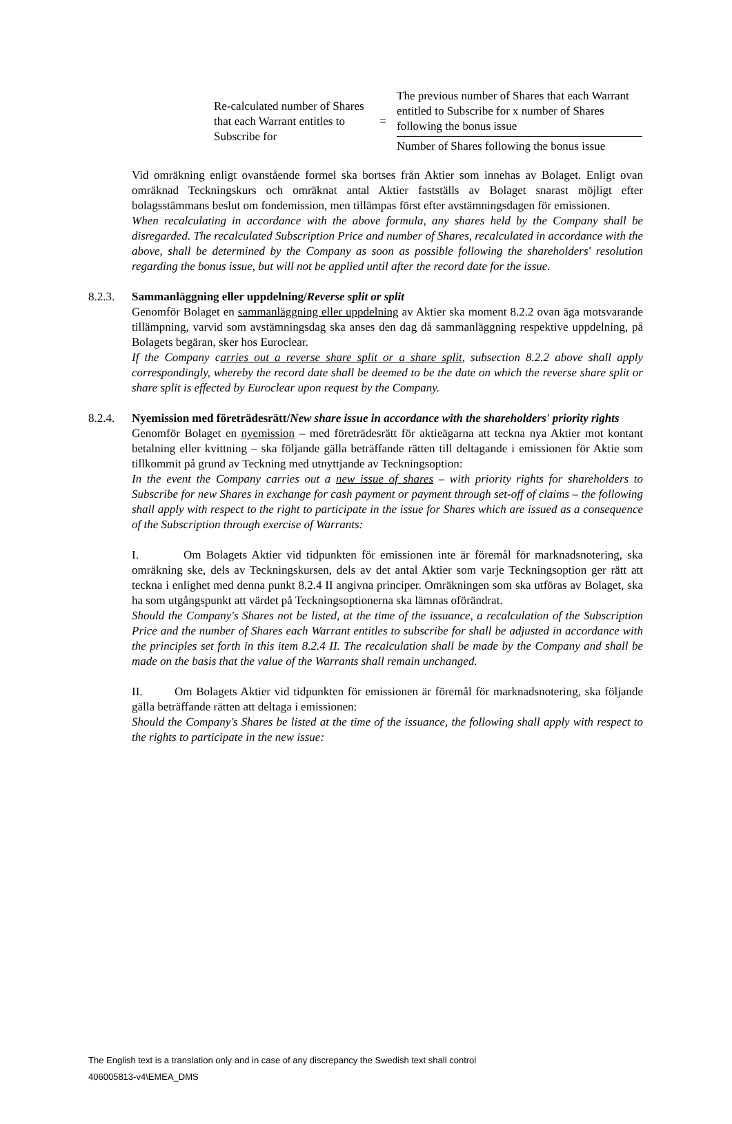Re-calculated number of Shares that each Warrant entitles to Subscribe for
=
The previous number of Shares that each Warrant entitled to Subscribe for x number of Shares following the bonus issue
Number of Shares following the bonus issue
Vid omräkning enligt ovanstående formel ska bortses från Aktier som innehas av Bolaget. Enligt ovan omräknad Teckningskurs och omräknat antal Aktier fastställs av Bolaget snarast möjligt efter bolagsstämmans beslut om fondemission, men tillämpas först efter avstämningsdagen för emissionen.
When recalculating in accordance with the above formula, any shares held by the Company shall be disregarded. The recalculated Subscription Price and number of Shares, recalculated in accordance with the above, shall be determined by the Company as soon as possible following the shareholders' resolution regarding the bonus issue, but will not be applied until after the record date for the issue.
8.2.3. Sammanläggning eller uppdelning/Reverse split or split
Genomför Bolaget en sammanläggning eller uppdelning av Aktier ska moment 8.2.2 ovan äga motsvarande tillämpning, varvid som avstämningsdag ska anses den dag då sammanläggning respektive uppdelning, på Bolagets begäran, sker hos Euroclear.
If the Company carries out a reverse share split or a share split, subsection 8.2.2 above shall apply correspondingly, whereby the record date shall be deemed to be the date on which the reverse share split or share split is effected by Euroclear upon request by the Company.
8.2.4. Nyemission med företrädesrätt/New share issue in accordance with the shareholders' priority rights
Genomför Bolaget en nyemission – med företrädesrätt för aktieägarna att teckna nya Aktier mot kontant betalning eller kvittning – ska följande gälla beträffande rätten till deltagande i emissionen för Aktie som tillkommit på grund av Teckning med utnyttjande av Teckningsoption:
In the event the Company carries out a new issue of shares – with priority rights for shareholders to Subscribe for new Shares in exchange for cash payment or payment through set-off of claims – the following shall apply with respect to the right to participate in the issue for Shares which are issued as a consequence of the Subscription through exercise of Warrants:
I. Om Bolagets Aktier vid tidpunkten för emissionen inte är föremål för marknadsnotering, ska omräkning ske, dels av Teckningskursen, dels av det antal Aktier som varje Teckningsoption ger rätt att teckna i enlighet med denna punkt 8.2.4 II angivna principer. Omräkningen som ska utföras av Bolaget, ska ha som utgångspunkt att värdet på Teckningsoptionerna ska lämnas oförändrat.
Should the Company's Shares not be listed, at the time of the issuance, a recalculation of the Subscription Price and the number of Shares each Warrant entitles to subscribe for shall be adjusted in accordance with the principles set forth in this item 8.2.4 II. The recalculation shall be made by the Company and shall be made on the basis that the value of the Warrants shall remain unchanged.
II. Om Bolagets Aktier vid tidpunkten för emissionen är föremål för marknadsnotering, ska följande gälla beträffande rätten att deltaga i emissionen:
Should the Company's Shares be listed at the time of the issuance, the following shall apply with respect to the rights to participate in the new issue:
The English text is a translation only and in case of any discrepancy the Swedish text shall control
406005813-v4\EMEA_DMS